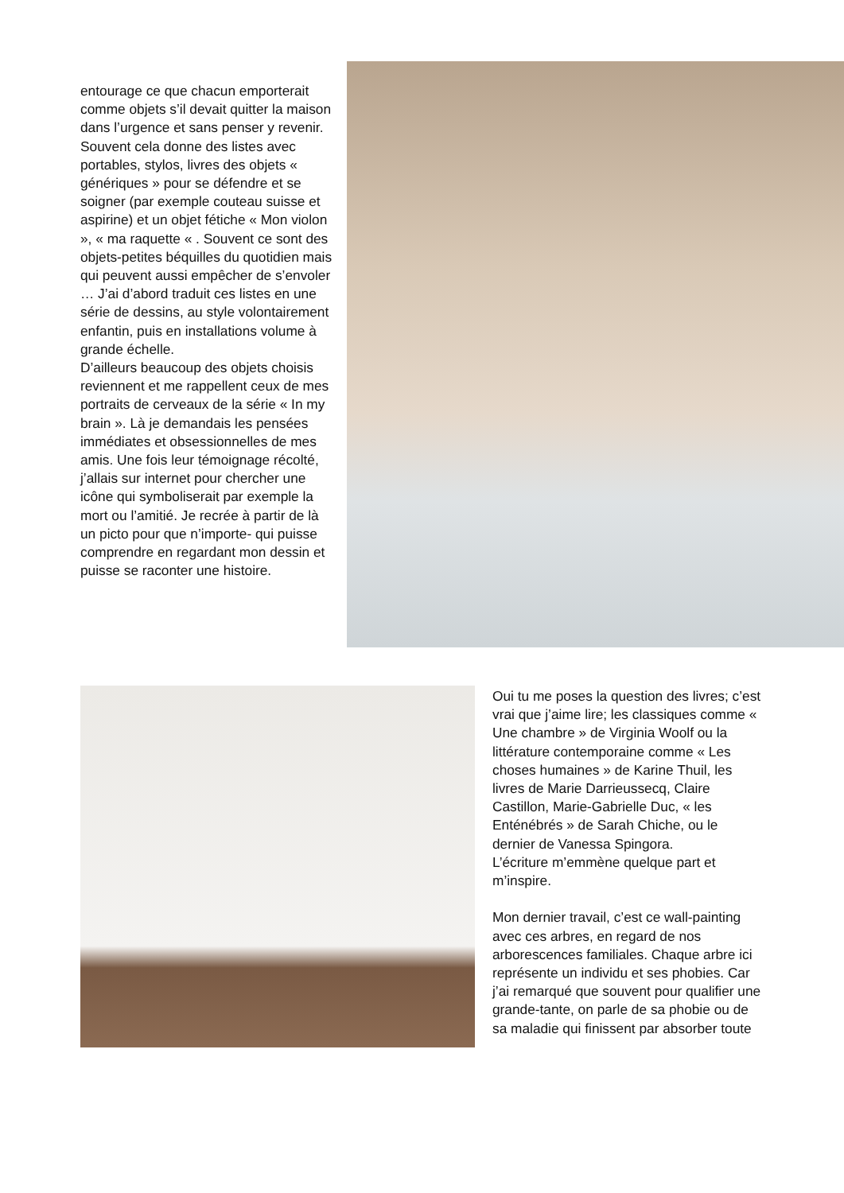entourage ce que chacun emporterait comme objets s’il devait quitter la maison dans l’urgence et sans penser y revenir. Souvent cela donne des listes avec portables, stylos, livres des objets « génériques » pour se défendre et se soigner (par exemple couteau suisse et aspirine) et un objet fétiche « Mon violon », « ma raquette « . Souvent ce sont des objets-petites béquilles du quotidien mais qui peuvent aussi empêcher de s’envoler … J’ai d’abord traduit ces listes en une série de dessins, au style volontairement enfantin, puis en installations volume à grande échelle.
D’ailleurs beaucoup des objets choisis reviennent et me rappellent ceux de mes portraits de cerveaux de la série « In my brain ». Là je demandais les pensées immédiates et obsessionnelles de mes amis. Une fois leur témoignage récolté, j’allais sur internet pour chercher une icône qui symboliserait par exemple la mort ou l’amitié. Je recrée à partir de là un picto pour que n’importe- qui puisse comprendre en regardant mon dessin et puisse se raconter une histoire.
Oui tu me poses la question des livres; c’est vrai que j’aime lire; les classiques comme « Une chambre » de Virginia Woolf ou la littérature contemporaine comme « Les choses humaines » de Karine Thuil, les livres de Marie Darrieussecq, Claire Castillon, Marie-Gabrielle Duc, « les Enténébrés » de Sarah Chiche, ou le dernier de Vanessa Spingora.
L’écriture m’emmène quelque part et m’inspire.
Mon dernier travail, c’est ce wall-painting avec ces arbres, en regard de nos arborescences familiales. Chaque arbre ici représente un individu et ses phobies. Car j’ai remarqué que souvent pour qualifier une grande-tante, on parle de sa phobie ou de sa maladie qui finissent par absorber toute